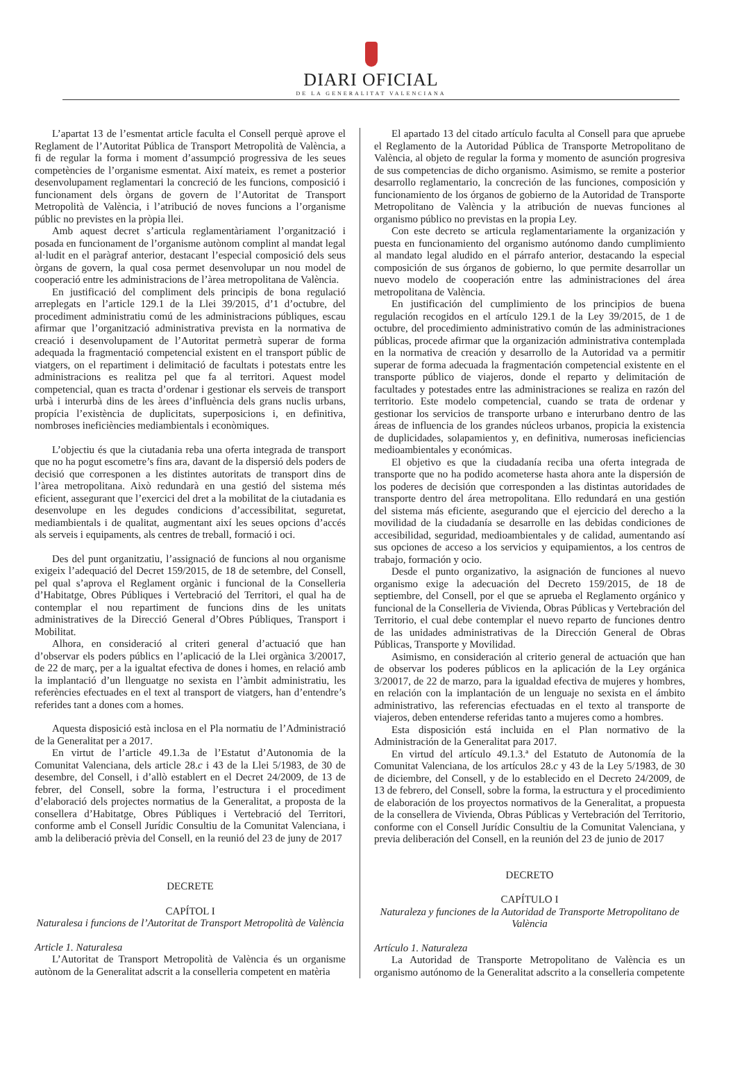DIARI OFICIAL
DE LA GENERALITAT VALENCIANA
L’apartat 13 de l’esmentat article faculta el Consell perquè aprove el Reglament de l’Autoritat Pública de Transport Metropolità de València, a fi de regular la forma i moment d’assumpció progressiva de les seues competències de l’organisme esmentat. Així mateix, es remet a posterior desenvolupament reglamentari la concreció de les funcions, composició i funcionament dels òrgans de govern de l’Autoritat de Transport Metropolità de València, i l’atribució de noves funcions a l’organisme públic no previstes en la pròpia llei.
Amb aquest decret s’articula reglamentàriament l’organització i posada en funcionament de l’organisme autònom complint al mandat legal al·ludit en el paràgraf anterior, destacant l’especial composició dels seus òrgans de govern, la qual cosa permet desenvolupar un nou model de cooperació entre les administracions de l’àrea metropolitana de València.
En justificació del compliment dels principis de bona regulació arreplegats en l’article 129.1 de la Llei 39/2015, d’1 d’octubre, del procediment administratiu comú de les administracions públiques, escau afirmar que l’organització administrativa prevista en la normativa de creació i desenvolupament de l’Autoritat permetrà superar de forma adequada la fragmentació competencial existent en el transport públic de viatgers, on el repartiment i delimitació de facultats i potestats entre les administracions es realitza pel que fa al territori. Aquest model competencial, quan es tracta d’ordenar i gestionar els serveis de transport urbà i interurbà dins de les àrees d’influència dels grans nuclis urbans, propícia l’existència de duplicitats, superposicions i, en definitiva, nombroses ineficiències mediambientals i econòmiques.
L’objectiu és que la ciutadania reba una oferta integrada de transport que no ha pogut escometre’s fins ara, davant de la dispersió dels poders de decisió que corresponen a les distintes autoritats de transport dins de l’àrea metropolitana. Això redundarà en una gestió del sistema més eficient, assegurant que l’exercici del dret a la mobilitat de la ciutadania es desenvolupe en les degudes condicions d’accessibilitat, seguretat, mediambientals i de qualitat, augmentant així les seues opcions d’accés als serveis i equipaments, als centres de treball, formació i oci.
Des del punt organitzatiu, l’assignació de funcions al nou organisme exigeix l’adequació del Decret 159/2015, de 18 de setembre, del Consell, pel qual s’aprova el Reglament orgànic i funcional de la Conselleria d’Habitatge, Obres Públiques i Vertebració del Territori, el qual ha de contemplar el nou repartiment de funcions dins de les unitats administratives de la Direcció General d’Obres Públiques, Transport i Mobilitat.
Alhora, en consideració al criteri general d’actuació que han d’observar els poders públics en l’aplicació de la Llei orgànica 3/20017, de 22 de març, per a la igualtat efectiva de dones i homes, en relació amb la implantació d’un llenguatge no sexista en l’àmbit administratiu, les referències efectuades en el text al transport de viatgers, han d’entendre’s referides tant a dones com a homes.
Aquesta disposició està inclosa en el Pla normatiu de l’Administració de la Generalitat per a 2017.
En virtut de l’article 49.1.3a de l’Estatut d’Autonomia de la Comunitat Valenciana, dels article 28.c i 43 de la Llei 5/1983, de 30 de desembre, del Consell, i d’allò establert en el Decret 24/2009, de 13 de febrer, del Consell, sobre la forma, l’estructura i el procediment d’elaboració dels projectes normatius de la Generalitat, a proposta de la consellera d’Habitatge, Obres Públiques i Vertebració del Territori, conforme amb el Consell Jurídic Consultiu de la Comunitat Valenciana, i amb la deliberació prèvia del Consell, en la reunió del 23 de juny de 2017
DECRETE
CAPÍTOL I
Naturalesa i funcions de l’Autoritat de Transport Metropolità de València
Article 1. Naturalesa
L’Autoritat de Transport Metropolità de València és un organisme autònom de la Generalitat adscrit a la conselleria competent en matèria
El apartado 13 del citado artículo faculta al Consell para que apruebe el Reglamento de la Autoridad Pública de Transporte Metropolitano de València, al objeto de regular la forma y momento de asunción progresiva de sus competencias de dicho organismo. Asimismo, se remite a posterior desarrollo reglamentario, la concreción de las funciones, composición y funcionamiento de los órganos de gobierno de la Autoridad de Transporte Metropolitano de València y la atribución de nuevas funciones al organismo público no previstas en la propia Ley.
Con este decreto se articula reglamentariamente la organización y puesta en funcionamiento del organismo autónomo dando cumplimiento al mandato legal aludido en el párrafo anterior, destacando la especial composición de sus órganos de gobierno, lo que permite desarrollar un nuevo modelo de cooperación entre las administraciones del área metropolitana de València.
En justificación del cumplimiento de los principios de buena regulación recogidos en el artículo 129.1 de la Ley 39/2015, de 1 de octubre, del procedimiento administrativo común de las administraciones públicas, procede afirmar que la organización administrativa contemplada en la normativa de creación y desarrollo de la Autoridad va a permitir superar de forma adecuada la fragmentación competencial existente en el transporte público de viajeros, donde el reparto y delimitación de facultades y potestades entre las administraciones se realiza en razón del territorio. Este modelo competencial, cuando se trata de ordenar y gestionar los servicios de transporte urbano e interurbano dentro de las áreas de influencia de los grandes núcleos urbanos, propicia la existencia de duplicidades, solapamientos y, en definitiva, numerosas ineficiencias medioambientales y económicas.
El objetivo es que la ciudadanía reciba una oferta integrada de transporte que no ha podido acometerse hasta ahora ante la dispersión de los poderes de decisión que corresponden a las distintas autoridades de transporte dentro del área metropolitana. Ello redundará en una gestión del sistema más eficiente, asegurando que el ejercicio del derecho a la movilidad de la ciudadanía se desarrolle en las debidas condiciones de accesibilidad, seguridad, medioambientales y de calidad, aumentando así sus opciones de acceso a los servicios y equipamientos, a los centros de trabajo, formación y ocio.
Desde el punto organizativo, la asignación de funciones al nuevo organismo exige la adecuación del Decreto 159/2015, de 18 de septiembre, del Consell, por el que se aprueba el Reglamento orgánico y funcional de la Conselleria de Vivienda, Obras Públicas y Vertebración del Territorio, el cual debe contemplar el nuevo reparto de funciones dentro de las unidades administrativas de la Dirección General de Obras Públicas, Transporte y Movilidad.
Asimismo, en consideración al criterio general de actuación que han de observar los poderes públicos en la aplicación de la Ley orgánica 3/20017, de 22 de marzo, para la igualdad efectiva de mujeres y hombres, en relación con la implantación de un lenguaje no sexista en el ámbito administrativo, las referencias efectuadas en el texto al transporte de viajeros, deben entenderse referidas tanto a mujeres como a hombres.
Esta disposición está incluida en el Plan normativo de la Administración de la Generalitat para 2017.
En virtud del artículo 49.1.3.ª del Estatuto de Autonomía de la Comunitat Valenciana, de los artículos 28.c y 43 de la Ley 5/1983, de 30 de diciembre, del Consell, y de lo establecido en el Decreto 24/2009, de 13 de febrero, del Consell, sobre la forma, la estructura y el procedimiento de elaboración de los proyectos normativos de la Generalitat, a propuesta de la consellera de Vivienda, Obras Públicas y Vertebración del Territorio, conforme con el Consell Jurídic Consultiu de la Comunitat Valenciana, y previa deliberación del Consell, en la reunión del 23 de junio de 2017
DECRETO
CAPÍTULO I
Naturaleza y funciones de la Autoridad de Transporte Metropolitano de València
Artículo 1. Naturaleza
La Autoridad de Transporte Metropolitano de València es un organismo autónomo de la Generalitat adscrito a la conselleria competente